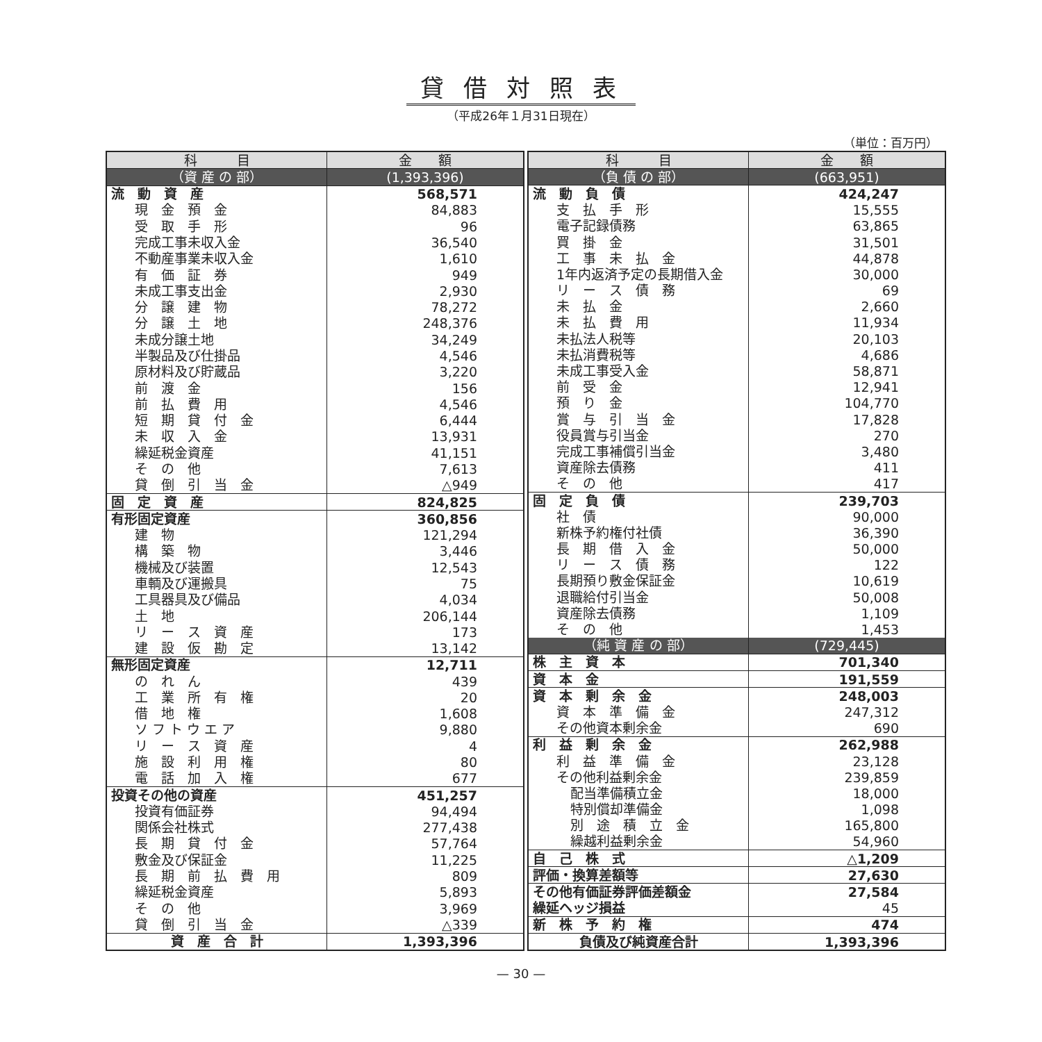貸借対照表
（平成26年１月31日現在）
（単位：百万円）
| 科 目 | 金 額 |
| --- | --- |
| （資 産 の 部） | (1,393,396) |
| 流 動 資 産 | 568,571 |
| 現 金 預 金 | 84,883 |
| 受 取 手 形 | 96 |
| 完成工事未収入金 | 36,540 |
| 不動産事業未収入金 | 1,610 |
| 有 価 証 券 | 949 |
| 未成工事支出金 | 2,930 |
| 分 譲 建 物 | 78,272 |
| 分 譲 土 地 | 248,376 |
| 未成分譲土地 | 34,249 |
| 半製品及び仕掛品 | 4,546 |
| 原材料及び貯蔵品 | 3,220 |
| 前 渡 金 | 156 |
| 前 払 費 用 | 4,546 |
| 短 期 貸 付 金 | 6,444 |
| 未 収 入 金 | 13,931 |
| 繰延税金資産 | 41,151 |
| そ の 他 | 7,613 |
| 貸 倒 引 当 金 | △949 |
| 固 定 資 産 | 824,825 |
| 有形固定資産 | 360,856 |
| 建 物 | 121,294 |
| 構 築 物 | 3,446 |
| 機械及び装置 | 12,543 |
| 車輌及び運搬具 | 75 |
| 工具器具及び備品 | 4,034 |
| 土 地 | 206,144 |
| リ ー ス 資 産 | 173 |
| 建 設 仮 勘 定 | 13,142 |
| 無形固定資産 | 12,711 |
| の れ ん | 439 |
| 工 業 所 有 権 | 20 |
| 借 地 権 | 1,608 |
| ソ フ ト ウ エ ア | 9,880 |
| リ ー ス 資 産 | 4 |
| 施 設 利 用 権 | 80 |
| 電 話 加 入 権 | 677 |
| 投資その他の資産 | 451,257 |
| 投資有価証券 | 94,494 |
| 関係会社株式 | 277,438 |
| 長 期 貸 付 金 | 57,764 |
| 敷金及び保証金 | 11,225 |
| 長 期 前 払 費 用 | 809 |
| 繰延税金資産 | 5,893 |
| そ の 他 | 3,969 |
| 貸 倒 引 当 金 | △339 |
| 資 産 合 計 | 1,393,396 |
| 科 目 | 金 額 |
| --- | --- |
| （負 債 の 部） | (663,951) |
| 流 動 負 債 | 424,247 |
| 支 払 手 形 | 15,555 |
| 電子記録債務 | 63,865 |
| 買 掛 金 | 31,501 |
| 工 事 未 払 金 | 44,878 |
| 1年内返済予定の長期借入金 | 30,000 |
| リ ー ス 債 務 | 69 |
| 未 払 金 | 2,660 |
| 未 払 費 用 | 11,934 |
| 未払法人税等 | 20,103 |
| 未払消費税等 | 4,686 |
| 未成工事受入金 | 58,871 |
| 前 受 金 | 12,941 |
| 預 り 金 | 104,770 |
| 賞 与 引 当 金 | 17,828 |
| 役員賞与引当金 | 270 |
| 完成工事補償引当金 | 3,480 |
| 資産除去債務 | 411 |
| そ の 他 | 417 |
| 固 定 負 債 | 239,703 |
| 社 債 | 90,000 |
| 新株予約権付社債 | 36,390 |
| 長 期 借 入 金 | 50,000 |
| リ ー ス 債 務 | 122 |
| 長期預り敷金保証金 | 10,619 |
| 退職給付引当金 | 50,008 |
| 資産除去債務 | 1,109 |
| そ の 他 | 1,453 |
| （純 資 産 の 部） | (729,445) |
| 株 主 資 本 | 701,340 |
| 資 本 金 | 191,559 |
| 資 本 剰 余 金 | 248,003 |
| 資 本 準 備 金 | 247,312 |
| その他資本剰余金 | 690 |
| 利 益 剰 余 金 | 262,988 |
| 利 益 準 備 金 | 23,128 |
| その他利益剰余金 | 239,859 |
| 配当準備積立金 | 18,000 |
| 特別償却準備金 | 1,098 |
| 別 途 積 立 金 | 165,800 |
| 繰越利益剰余金 | 54,960 |
| 自 己 株 式 | △1,209 |
| 評価・換算差額等 | 27,630 |
| その他有価証券評価差額金 | 27,584 |
| 繰延ヘッジ損益 | 45 |
| 新 株 予 約 権 | 474 |
| 負債及び純資産合計 | 1,393,396 |
— 30 —